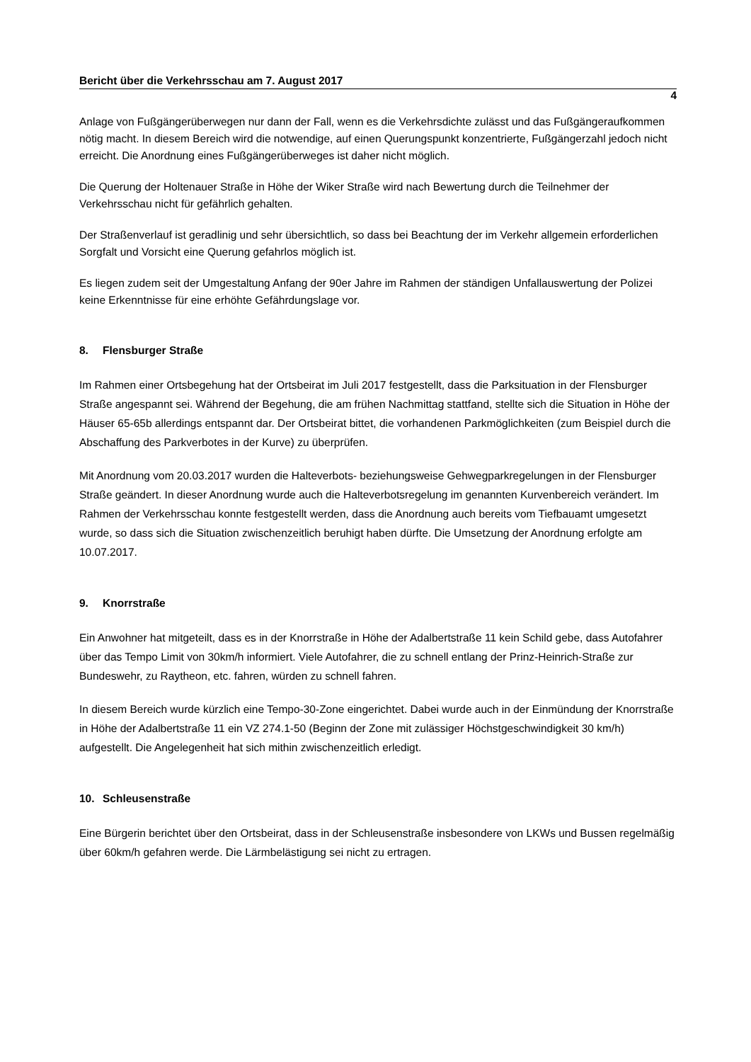Bericht über die Verkehrsschau am 7. August 2017
4
Anlage von Fußgängerüberwegen nur dann der Fall, wenn es die Verkehrsdichte zulässt und das Fußgängeraufkommen nötig macht. In diesem Bereich wird die notwendige, auf einen Querungspunkt konzentrierte, Fußgängerzahl jedoch nicht erreicht. Die Anordnung eines Fußgängerüberweges ist daher nicht möglich.
Die Querung der Holtenauer Straße in Höhe der Wiker Straße wird nach Bewertung durch die Teilnehmer der Verkehrsschau nicht für gefährlich gehalten.
Der Straßenverlauf ist geradlinig und sehr übersichtlich, so dass bei Beachtung der im Verkehr allgemein erforderlichen Sorgfalt und Vorsicht eine Querung gefahrlos möglich ist.
Es liegen zudem seit der Umgestaltung Anfang der 90er Jahre im Rahmen der ständigen Unfallauswertung der Polizei keine Erkenntnisse für eine erhöhte Gefährdungslage vor.
8. Flensburger Straße
Im Rahmen einer Ortsbegehung hat der Ortsbeirat im Juli 2017 festgestellt, dass die Parksituation in der Flensburger Straße angespannt sei. Während der Begehung, die am frühen Nachmittag stattfand, stellte sich die Situation in Höhe der Häuser 65-65b allerdings entspannt dar. Der Ortsbeirat bittet, die vorhandenen Parkmöglichkeiten (zum Beispiel durch die Abschaffung des Parkverbotes in der Kurve) zu überprüfen.
Mit Anordnung vom 20.03.2017 wurden die Halteverbots- beziehungsweise Gehwegparkregelungen in der Flensburger Straße geändert. In dieser Anordnung wurde auch die Halteverbotsregelung im genannten Kurvenbereich verändert. Im Rahmen der Verkehrsschau konnte festgestellt werden, dass die Anordnung auch bereits vom Tiefbauamt umgesetzt wurde, so dass sich die Situation zwischenzeitlich beruhigt haben dürfte. Die Umsetzung der Anordnung erfolgte am 10.07.2017.
9. Knorrstraße
Ein Anwohner hat mitgeteilt, dass es in der Knorrstraße in Höhe der Adalbertstraße 11 kein Schild gebe, dass Autofahrer über das Tempo Limit von 30km/h informiert. Viele Autofahrer, die zu schnell entlang der Prinz-Heinrich-Straße zur Bundeswehr, zu Raytheon, etc. fahren, würden zu schnell fahren.
In diesem Bereich wurde kürzlich eine Tempo-30-Zone eingerichtet. Dabei wurde auch in der Einmündung der Knorrstraße in Höhe der Adalbertstraße 11 ein VZ 274.1-50 (Beginn der Zone mit zulässiger Höchstgeschwindigkeit 30 km/h) aufgestellt. Die Angelegenheit hat sich mithin zwischenzeitlich erledigt.
10. Schleusenstraße
Eine Bürgerin berichtet über den Ortsbeirat, dass in der Schleusenstraße insbesondere von LKWs und Bussen regelmäßig über 60km/h gefahren werde. Die Lärmbelästigung sei nicht zu ertragen.